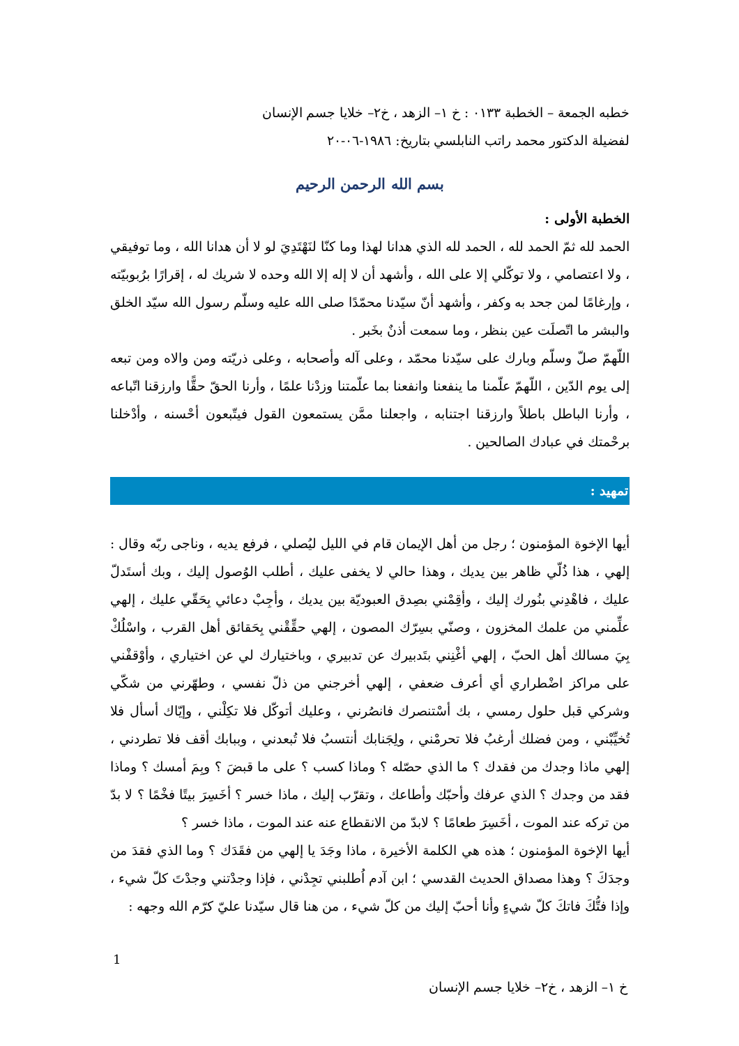خطبه الجمعة – الخطبة ٠١٣٣ : خ ١– الزهد ، خ٢– خلايا جسم الإنسان
لفضيلة الدكتور محمد راتب النابلسي بتاريخ: ١٩٨٦-٠٦-٢٠
بسم الله الرحمن الرحيم
الخطبة الأولى :
الحمد لله ثمّ الحمد لله ، الحمد لله الذي هدانا لهذا وما كنّا لنَهْتَدِيَ لو لا أن هدانا الله ، وما توفيقي ، ولا اعتصامي ، ولا توكّلي إلا على الله ، وأشهد أن لا إله إلا الله وحده لا شريك له ، إقرارًا برُبوبيّته ، وإرغامًا لمن جحد به وكفر ، وأشهد أنّ سيّدنا محمّدًا صلى الله عليه وسلّم رسول الله سيّد الخلق والبشر ما اتّصلَت عين بنظر ، وما سمعت أذنٌ بخَبر .
اللّهمّ صلّ وسلّم وبارك على سيّدنا محمّد ، وعلى آله وأصحابه ، وعلى ذريّته ومن والاه ومن تبعه إلى يوم الدّين ، اللّهمّ علّمنا ما ينفعنا وانفعنا بما علّمتنا وزدْنا علمًا ، وأرنا الحقّ حقًّا وارزقنا اتّباعه ، وأرنا الباطل باطلاً وارزقنا اجتنابه ، واجعلنا ممَّن يستمعون القول فيتّبعون أحْسنه ، وأدْخلنا برحْمتك في عبادك الصالحين .
تمهيد :
أيها الإخوة المؤمنون ؛ رجل من أهل الإيمان قام في الليل ليُصلي ، فرفع يديه ، وناجى ربّه وقال : إلهي ، هذا ذُلّي ظاهر بين يديك ، وهذا حالي لا يخفى عليك ، أطلب الوُصول إليك ، وبك أستَدلّ عليك ، فاهْدِني بنُورك إليك ، وأقِمْني بصِدق العبوديّة بين يديك ، وأجِبْ دعائي بِحَقّي عليك ، إلهي علِّمني من علمك المخزون ، وصنّي بسِرّك المصون ، إلهي حقِّقْني بِحَقائق أهل القرب ، واسْلُكْ بِيَ مسالك أهل الحبّ ، إلهي أغْنِني بتَدبيرك عن تدبيري ، وباختيارك لي عن اختياري ، وأوْقفْني على مراكز اضْطراري أي أعرف ضعفي ، إلهي أخرجني من ذلّ نفسي ، وطهّرني من شكّي وشركي قبل حلول رمسي ، بك أسْتنصرك فانصُرني ، وعليك أتوكّل فلا تكِلْني ، وإيّاك أسأل فلا تُخيِّبْني ، ومن فضلك أرغبُ فلا تحرمْني ، ولِجَنابك أنتسبُ فلا تُبعدني ، وببابك أقف فلا تطردني ، إلهي ماذا وجدك من فقدك ؟ ما الذي حصّله ؟ وماذا كسب ؟ على ما قبضَ ؟ وبِمَ أمسك ؟ وماذا فقد من وجدك ؟ الذي عرفك وأحبّك وأطاعك ، وتقرّب إليك ، ماذا خسر ؟ أخَسِرَ بيتًا فخْمًا ؟ لا بدّ من تركه عند الموت ، أخَسِرَ طعامًا ؟ لابدّ من الانقطاع عنه عند الموت ، ماذا خسر ؟
أيها الإخوة المؤمنون ؛ هذه هي الكلمة الأخيرة ، ماذا وجَدَ يا إلهي من فقَدَك ؟ وما الذي فقدَ من وجدَكَ ؟ وهذا مصداق الحديث القدسي ؛ ابن آدم اُطلبني تجِدْني ، فإذا وجدْتني وجدْتَ كلّ شيء ، وإذا فتُّكَ فاتكَ كلّ شيءٍ وأنا أحبّ إليك من كلّ شيء ، من هنا قال سيّدنا عليّ كرّم الله وجهه :
1
خ ١– الزهد ، خ٢– خلايا جسم الإنسان